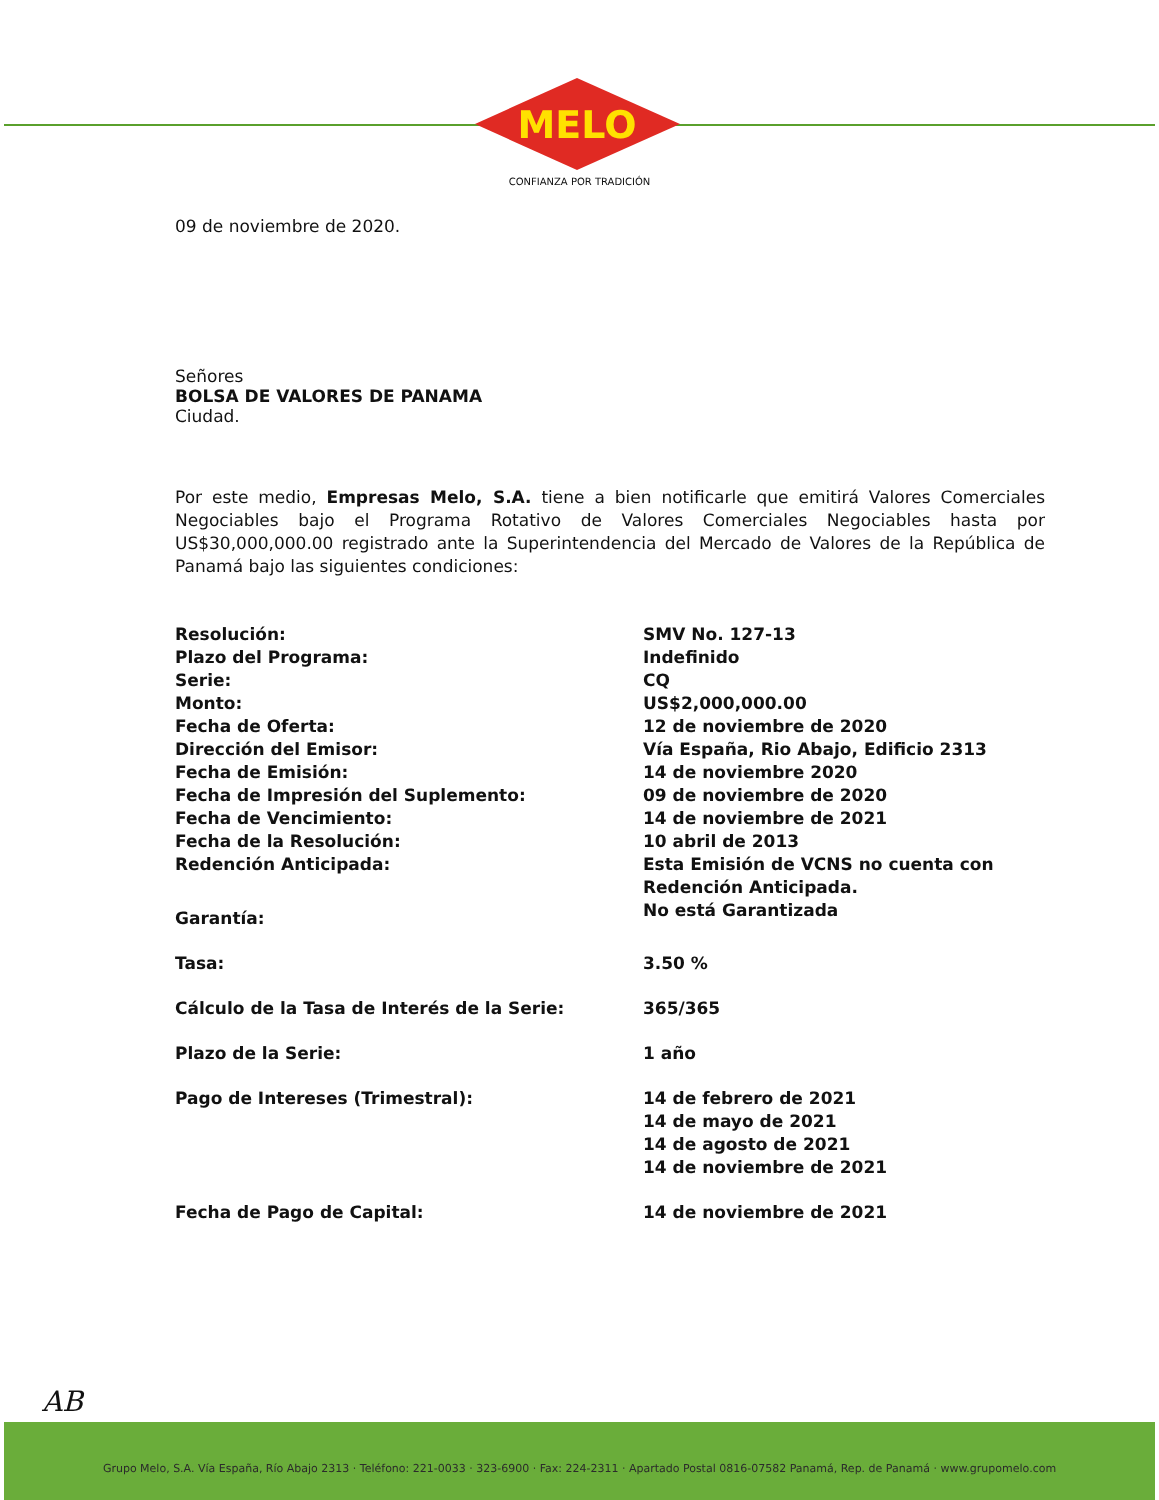MELO
CONFIANZA POR TRADICIÓN
09 de noviembre de 2020.
Señores
BOLSA DE VALORES DE PANAMA
Ciudad.
Por este medio, Empresas Melo, S.A. tiene a bien notificarle que emitirá Valores Comerciales Negociables bajo el Programa Rotativo de Valores Comerciales Negociables hasta por US$30,000,000.00 registrado ante la Superintendencia del Mercado de Valores de la República de Panamá bajo las siguientes condiciones:
| Resolución: | SMV No. 127-13 |
| Plazo del Programa: | Indefinido |
| Serie: | CQ |
| Monto: | US$2,000,000.00 |
| Fecha de Oferta: | 12 de noviembre de 2020 |
| Dirección del Emisor: | Vía España, Rio Abajo, Edificio 2313 |
| Fecha de Emisión: | 14 de noviembre 2020 |
| Fecha de Impresión del Suplemento: | 09 de noviembre de 2020 |
| Fecha de Vencimiento: | 14 de noviembre de 2021 |
| Fecha de la Resolución: | 10 abril de 2013 |
| Redención Anticipada: | Esta Emisión de VCNS no cuenta con Redención Anticipada. |
| Garantía: | No está Garantizada |
| Tasa: | 3.50 % |
| Cálculo de la Tasa de Interés de la Serie: | 365/365 |
| Plazo de la Serie: | 1 año |
| Pago de Intereses (Trimestral): | 14 de febrero de 2021 14 de mayo de 2021 14 de agosto de 2021 14 de noviembre de 2021 |
| Fecha de Pago de Capital: | 14 de noviembre de 2021 |
AB
Grupo Melo, S.A. Vía España, Río Abajo 2313 · Teléfono: 221-0033 · 323-6900 · Fax: 224-2311 · Apartado Postal 0816-07582 Panamá, Rep. de Panamá · www.grupomelo.com